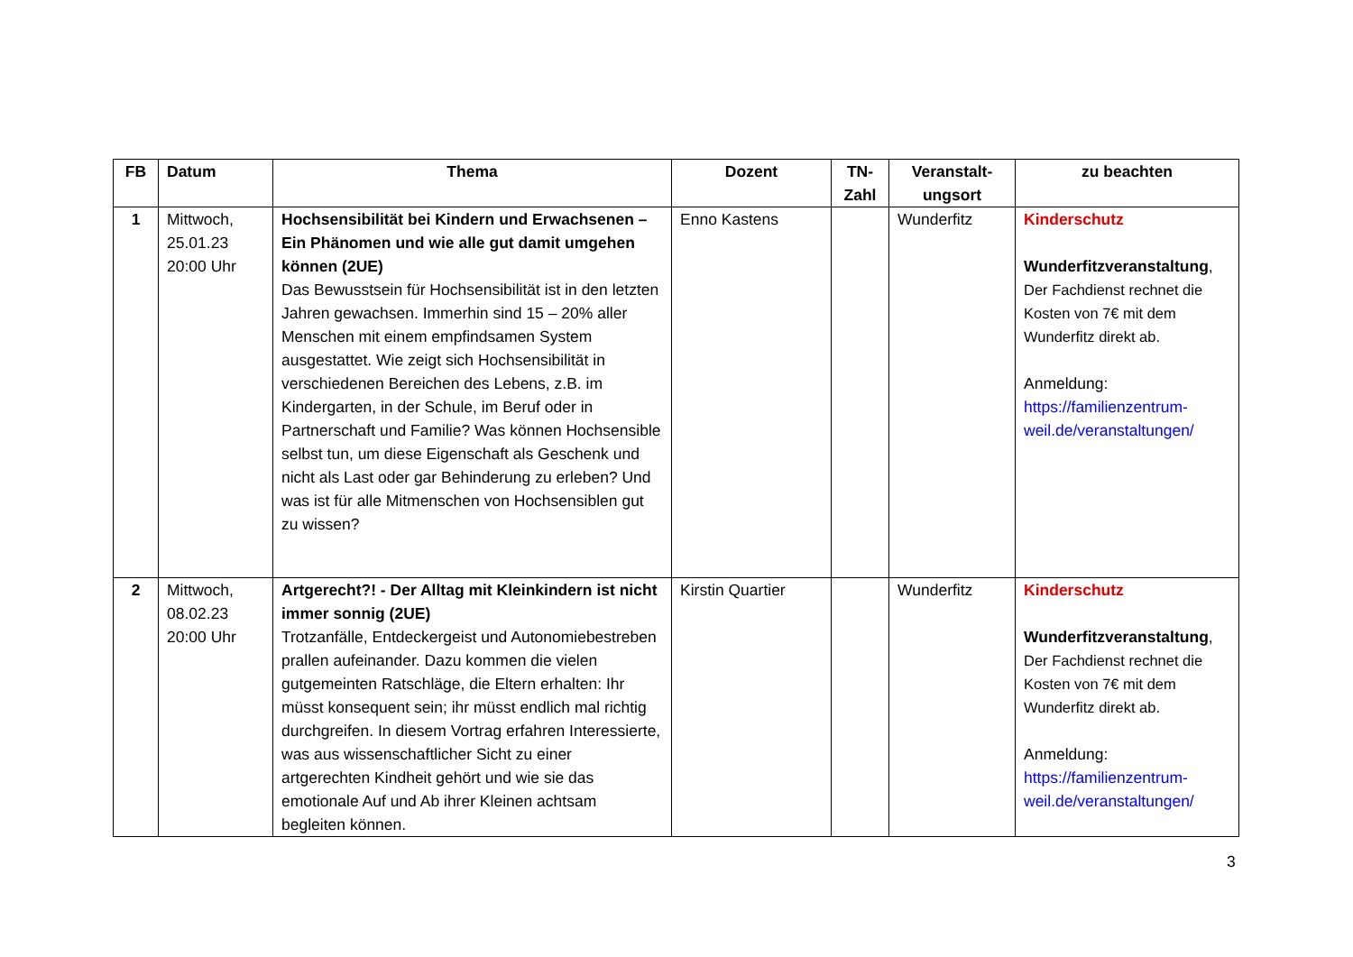| FB | Datum | Thema | Dozent | TN- Zahl | Veranstalt- ungsort | zu beachten |
| --- | --- | --- | --- | --- | --- | --- |
| 1 | Mittwoch, 25.01.23 20:00 Uhr | Hochsensibilität bei Kindern und Erwachsenen – Ein Phänomen und wie alle gut damit umgehen können (2UE) Das Bewusstsein für Hochsensibilität ist in den letzten Jahren gewachsen. Immerhin sind 15 – 20% aller Menschen mit einem empfindsamen System ausgestattet. Wie zeigt sich Hochsensibilität in verschiedenen Bereichen des Lebens, z.B. im Kindergarten, in der Schule, im Beruf oder in Partnerschaft und Familie? Was können Hochsensible selbst tun, um diese Eigenschaft als Geschenk und nicht als Last oder gar Behinderung zu erleben? Und was ist für alle Mitmenschen von Hochsensiblen gut zu wissen? | Enno Kastens | | Wunderfitz | Kinderschutz Wunderfitzveranstaltung , Der Fachdienst rechnet die Kosten von 7€ mit dem Wunderfitz direkt ab. Anmeldung: https://familienzentrum-weil.de/veranstaltungen/ |
| 2 | Mittwoch, 08.02.23 20:00 Uhr | Artgerecht?! - Der Alltag mit Kleinkindern ist nicht immer sonnig (2UE) Trotzanfälle, Entdeckergeist und Autonomiebestreben prallen aufeinander. Dazu kommen die vielen gutgemeinten Ratschläge, die Eltern erhalten: Ihr müsst konsequent sein; ihr müsst endlich mal richtig durchgreifen. In diesem Vortrag erfahren Interessierte, was aus wissenschaftlicher Sicht zu einer artgerechten Kindheit gehört und wie sie das emotionale Auf und Ab ihrer Kleinen achtsam begleiten können. | Kirstin Quartier | | Wunderfitz | Kinderschutz Wunderfitzveranstaltung , Der Fachdienst rechnet die Kosten von 7€ mit dem Wunderfitz direkt ab. Anmeldung: https://familienzentrum-weil.de/veranstaltungen/ |
3